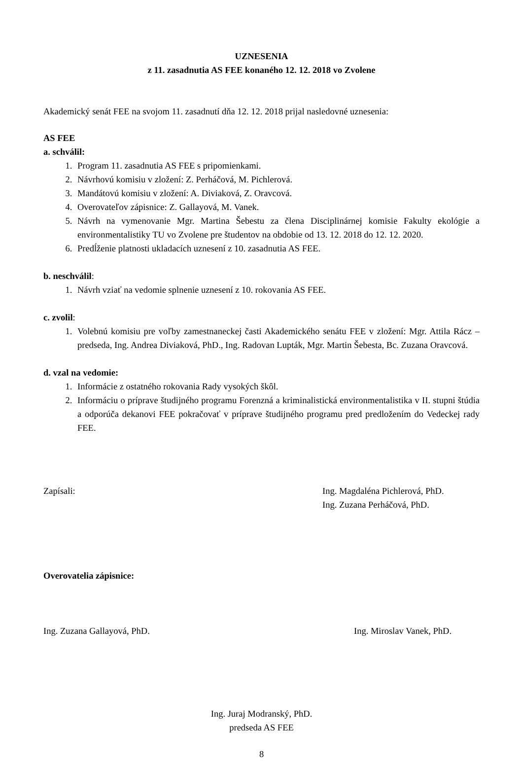UZNESENIA
z 11. zasadnutia AS FEE konaného 12. 12. 2018 vo Zvolene
Akademický senát FEE na svojom 11. zasadnutí dňa 12. 12. 2018 prijal nasledovné uznesenia:
AS FEE
a. schválil:
1. Program 11. zasadnutia AS FEE s pripomienkami.
2. Návrhovú komisiu v zložení: Z. Perháčová, M. Pichlerová.
3. Mandátovú komisiu v zložení: A. Diviaková, Z. Oravcová.
4. Overovateľov zápisnice: Z. Gallayová, M. Vanek.
5. Návrh na vymenovanie Mgr. Martina Šebestu za člena Disciplinárnej komisie Fakulty ekológie a environmentalistiky TU vo Zvolene pre študentov na obdobie od 13. 12. 2018 do 12. 12. 2020.
6. Predĺženie platnosti ukladacích uznesení z 10. zasadnutia AS FEE.
b. neschválil:
1. Návrh vziať na vedomie splnenie uznesení z 10. rokovania AS FEE.
c. zvolil:
1. Volebnú komisiu pre voľby zamestnaneckej časti Akademického senátu FEE v zložení: Mgr. Attila Rácz – predseda, Ing. Andrea Diviaková, PhD., Ing. Radovan Lupták, Mgr. Martin Šebesta, Bc. Zuzana Oravcová.
d. vzal na vedomie:
1. Informácie z ostatného rokovania Rady vysokých škôl.
2. Informáciu o príprave študijného programu Forenzná a kriminalistická environmentalistika v II. stupni štúdia a odporúča dekanovi FEE pokračovať v príprave študijného programu pred predložením do Vedeckej rady FEE.
Zapísali: Ing. Magdaléna Pichlerová, PhD.
Ing. Zuzana Perháčová, PhD.
Overovatelia zápisnice:
Ing. Zuzana Gallayová, PhD. Ing. Miroslav Vanek, PhD.
Ing. Juraj Modranský, PhD.
predseda AS FEE
8